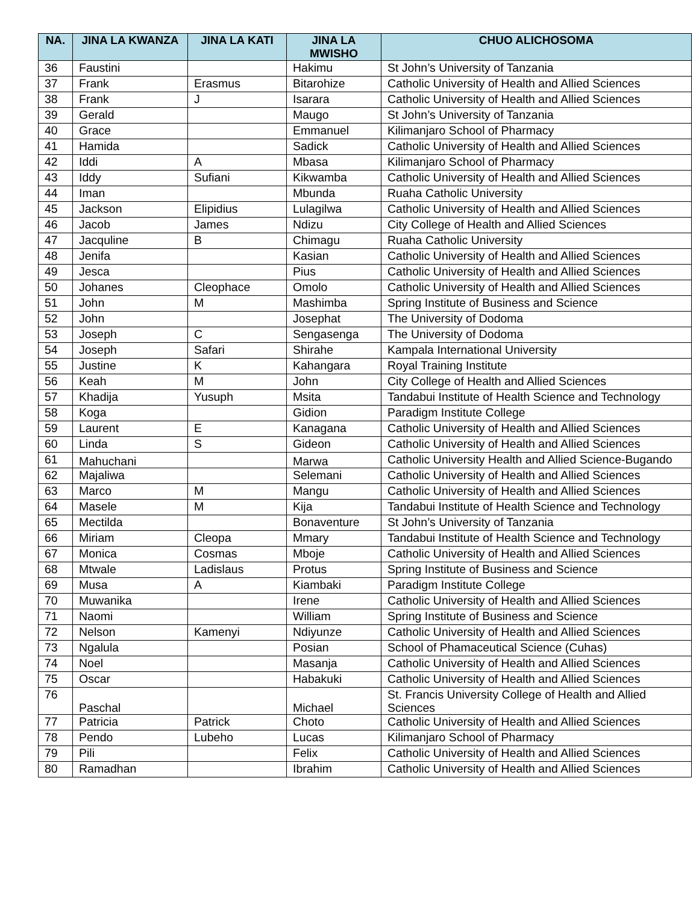| NA. | JINA LA KWANZA | JINA LA KATI | JINA LA MWISHO | CHUO ALICHOSOMA |
| --- | --- | --- | --- | --- |
| 36 | Faustini | | Hakimu | St John’s University of Tanzania |
| 37 | Frank | Erasmus | Bitarohize | Catholic University of Health and Allied Sciences |
| 38 | Frank | J | Isarara | Catholic University of Health and Allied Sciences |
| 39 | Gerald | | Maugo | St John’s University of Tanzania |
| 40 | Grace | | Emmanuel | Kilimanjaro School of Pharmacy |
| 41 | Hamida | | Sadick | Catholic University of Health and Allied Sciences |
| 42 | Iddi | A | Mbasa | Kilimanjaro School of Pharmacy |
| 43 | Iddy | Sufiani | Kikwamba | Catholic University of Health and Allied Sciences |
| 44 | Iman | | Mbunda | Ruaha Catholic University |
| 45 | Jackson | Elipidius | Lulagilwa | Catholic University of Health and Allied Sciences |
| 46 | Jacob | James | Ndizu | City College of Health and Allied Sciences |
| 47 | Jacquline | B | Chimagu | Ruaha Catholic University |
| 48 | Jenifa | | Kasian | Catholic University of Health and Allied Sciences |
| 49 | Jesca | | Pius | Catholic University of Health and Allied Sciences |
| 50 | Johanes | Cleophace | Omolo | Catholic University of Health and Allied Sciences |
| 51 | John | M | Mashimba | Spring Institute of Business and Science |
| 52 | John | | Josephat | The University of Dodoma |
| 53 | Joseph | C | Sengasenga | The University of Dodoma |
| 54 | Joseph | Safari | Shirahe | Kampala International University |
| 55 | Justine | K | Kahangara | Royal Training Institute |
| 56 | Keah | M | John | City College of Health and Allied Sciences |
| 57 | Khadija | Yusuph | Msita | Tandabui Institute of Health Science and Technology |
| 58 | Koga | | Gidion | Paradigm Institute College |
| 59 | Laurent | E | Kanagana | Catholic University of Health and Allied Sciences |
| 60 | Linda | S | Gideon | Catholic University of Health and Allied Sciences |
| 61 | Mahuchani | | Marwa | Catholic University Health and Allied Science-Bugando |
| 62 | Majaliwa | | Selemani | Catholic University of Health and Allied Sciences |
| 63 | Marco | M | Mangu | Catholic University of Health and Allied Sciences |
| 64 | Masele | M | Kija | Tandabui Institute of Health Science and Technology |
| 65 | Mectilda | | Bonaventure | St John’s University of Tanzania |
| 66 | Miriam | Cleopa | Mmary | Tandabui Institute of Health Science and Technology |
| 67 | Monica | Cosmas | Mboje | Catholic University of Health and Allied Sciences |
| 68 | Mtwale | Ladislaus | Protus | Spring Institute of Business and Science |
| 69 | Musa | A | Kiambaki | Paradigm Institute College |
| 70 | Muwanika | | Irene | Catholic University of Health and Allied Sciences |
| 71 | Naomi | | William | Spring Institute of Business and Science |
| 72 | Nelson | Kamenyi | Ndiyunze | Catholic University of Health and Allied Sciences |
| 73 | Ngalula | | Posian | School of Phamaceutical Science (Cuhas) |
| 74 | Noel | | Masanja | Catholic University of Health and Allied Sciences |
| 75 | Oscar | | Habakuki | Catholic University of Health and Allied Sciences |
| 76 | Paschal | | Michael | St. Francis University College of Health and Allied Sciences |
| 77 | Patricia | Patrick | Choto | Catholic University of Health and Allied Sciences |
| 78 | Pendo | Lubeho | Lucas | Kilimanjaro School of Pharmacy |
| 79 | Pili | | Felix | Catholic University of Health and Allied Sciences |
| 80 | Ramadhan | | Ibrahim | Catholic University of Health and Allied Sciences |